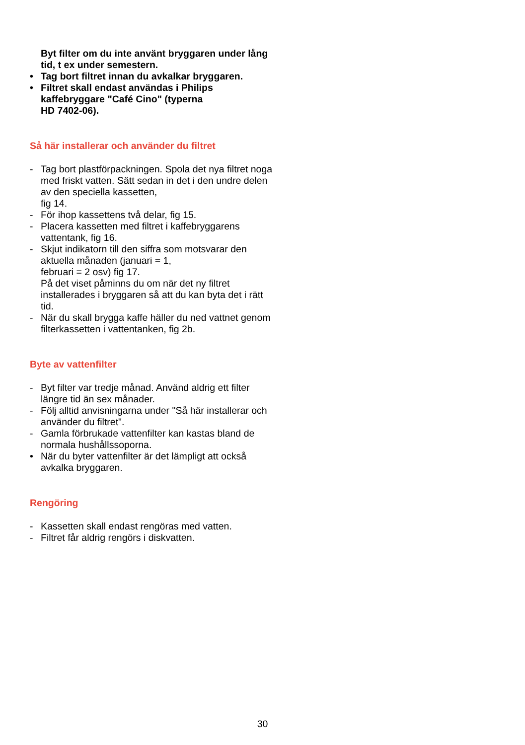Byt filter om du inte använt bryggaren under lång tid, t ex under semestern.
• Tag bort filtret innan du avkalkar bryggaren.
• Filtret skall endast användas i Philips kaffebryggare "Café Cino" (typerna
HD 7402-06).
Så här installerar och använder du filtret
- Tag bort plastförpackningen. Spola det nya filtret noga med friskt vatten. Sätt sedan in det i den undre delen av den speciella kassetten,
fig 14.
- För ihop kassettens två delar, fig 15.
- Placera kassetten med filtret i kaffebryggarens vattentank, fig 16.
- Skjut indikatorn till den siffra som motsvarar den aktuella månaden (januari = 1,
februari = 2 osv) fig 17.
På det viset påminns du om när det ny filtret installerades i bryggaren så att du kan byta det i rätt tid.
- När du skall brygga kaffe häller du ned vattnet genom filterkassetten i vattentanken, fig 2b.
Byte av vattenfilter
- Byt filter var tredje månad. Använd aldrig ett filter längre tid än sex månader.
- Följ alltid anvisningarna under "Så här installerar och använder du filtret".
- Gamla förbrukade vattenfilter kan kastas bland de normala hushållssoporna.
• När du byter vattenfilter är det lämpligt att också avkalka bryggaren.
Rengöring
- Kassetten skall endast rengöras med vatten.
- Filtret får aldrig rengörs i diskvatten.
30